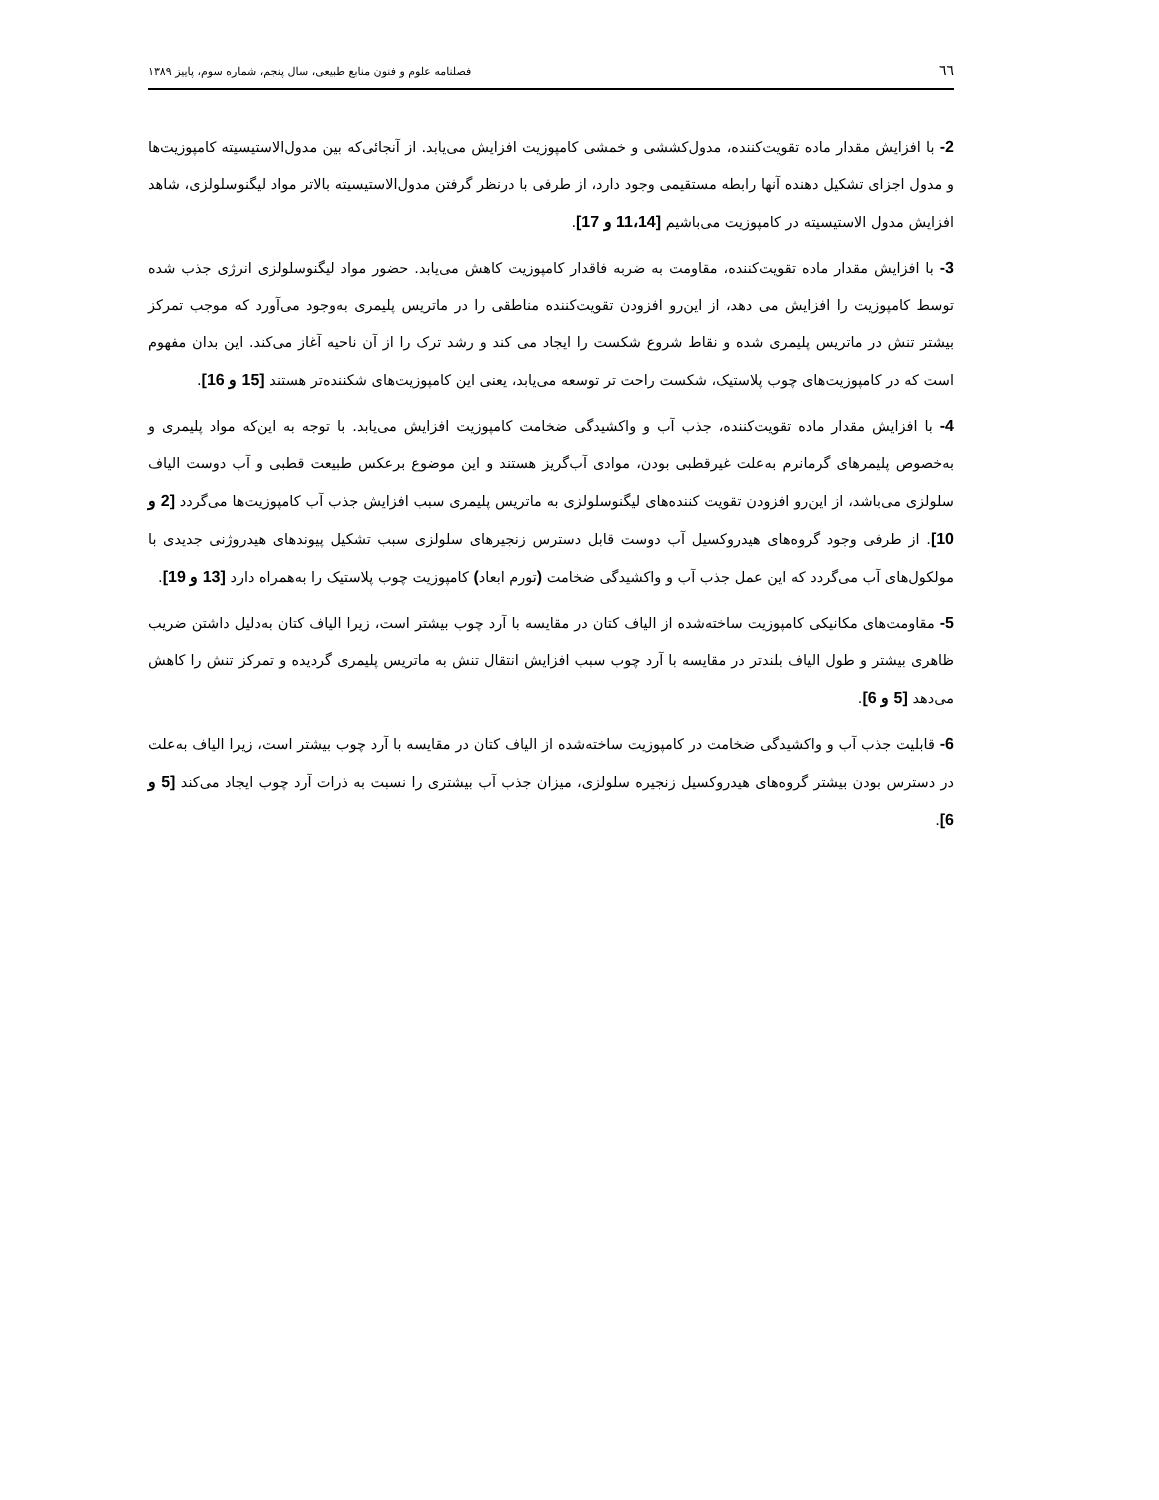٦٦ فصلنامه علوم و فنون منابع طبیعی، سال پنجم، شماره سوم، پاییز ۱۳۸۹
2- با افزایش مقدار ماده تقویت‌کننده، مدول‌کششی و خمشی کامپوزیت افزایش می‌یابد. از آنجائی‌که بین مدول‌الاستیسیته کامپوزیت‌ها و مدول اجزای تشکیل دهنده آنها رابطه مستقیمی وجود دارد، از طرفی با درنظر گرفتن مدول‌الاستیسیته بالاتر مواد لیگنوسلولزی، شاهد افزایش مدول الاستیسیته در کامپوزیت می‌باشیم [11،14 و 17].
3- با افزایش مقدار ماده تقویت‌کننده، مقاومت به ضربه فاقدار کامپوزیت کاهش می‌یابد. حضور مواد لیگنوسلولزی انرژی جذب شده توسط کامپوزیت را افزایش می دهد، از این‌رو افزودن تقویت‌کننده مناطقی را در ماتریس پلیمری به‌وجود می‌آورد که موجب تمرکز بیشتر تنش در ماتریس پلیمری شده و نقاط شروع شکست را ایجاد می کند و رشد ترک را از آن ناحیه آغاز می‌کند. این بدان مفهوم است که در کامپوزیت‌های چوب پلاستیک، شکست راحت تر توسعه می‌یابد، یعنی این کامپوزیت‌های شکننده‌تر هستند [15 و 16].
4- با افزایش مقدار ماده تقویت‌کننده، جذب آب و واکشیدگی ضخامت کامپوزیت افزایش می‌یابد. با توجه به این‌که مواد پلیمری و به‌خصوص پلیمرهای گرمانرم به‌علت غیرقطبی بودن، موادی آب‌گریز هستند و این موضوع برعکس طبیعت قطبی و آب دوست الیاف سلولزی می‌باشد، از این‌رو افزودن تقویت کننده‌های لیگنوسلولزی به ماتریس پلیمری سبب افزایش جذب آب کامپوزیت‌ها می‌گردد [2 و 10]. از طرفی وجود گروه‌های هیدروکسیل آب دوست قابل دسترس زنجیرهای سلولزی سبب تشکیل پیوندهای هیدروژنی جدیدی با مولکول‌های آب می‌گردد که این عمل جذب آب و واکشیدگی ضخامت (تورم ابعاد) کامپوزیت چوب پلاستیک را به‌همراه دارد [13 و 19].
5- مقاومت‌های مکانیکی کامپوزیت ساخته‌شده از الیاف کتان در مقایسه با آرد چوب بیشتر است، زیرا الیاف کتان به‌دلیل داشتن ضریب ظاهری بیشتر و طول الیاف بلندتر در مقایسه با آرد چوب سبب افزایش انتقال تنش به ماتریس پلیمری گردیده و تمرکز تنش را کاهش می‌دهد [5 و 6].
6- قابلیت جذب آب و واکشیدگی ضخامت در کامپوزیت ساخته‌شده از الیاف کتان در مقایسه با آرد چوب بیشتر است، زیرا الیاف به‌علت در دسترس بودن بیشتر گروه‌های هیدروکسیل زنجیره سلولزی، میزان جذب آب بیشتری را نسبت به ذرات آرد چوب ایجاد می‌کند [5 و 6].